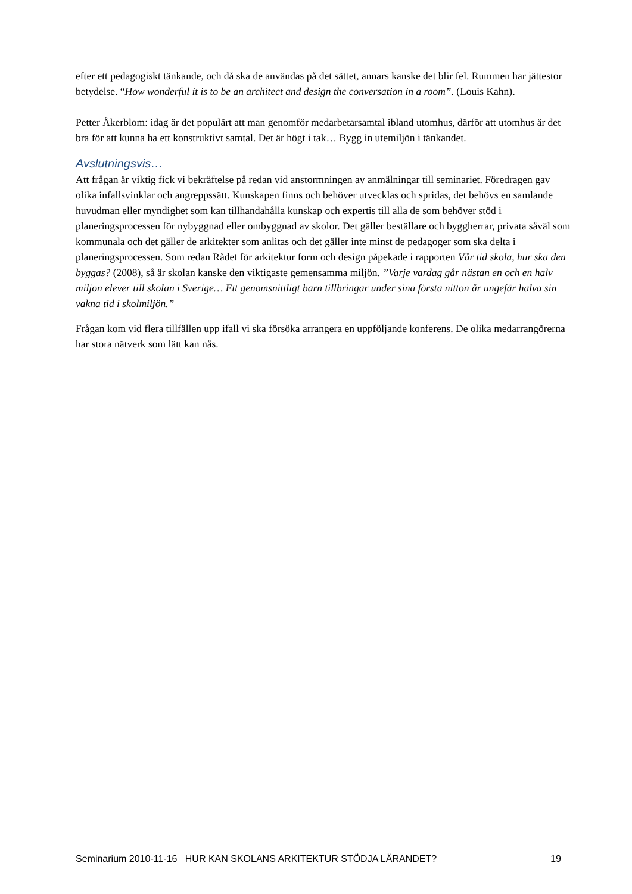efter ett pedagogiskt tänkande, och då ska de användas på det sättet, annars kanske det blir fel. Rummen har jättestor betydelse. “How wonderful it is to be an architect and design the conversation in a room”. (Louis Kahn).
Petter Åkerblom: idag är det populärt att man genomför medarbetarsamtal ibland utomhus, därför att utomhus är det bra för att kunna ha ett konstruktivt samtal. Det är högt i tak… Bygg in utemiljön i tänkandet.
Avslutningsvis…
Att frågan är viktig fick vi bekräftelse på redan vid anstormningen av anmälningar till seminariet. Föredragen gav olika infallsvinklar och angreppssätt. Kunskapen finns och behöver utvecklas och spridas, det behövs en samlande huvudman eller myndighet som kan tillhandahålla kunskap och expertis till alla de som behöver stöd i planeringsprocessen för nybyggnad eller ombyggnad av skolor. Det gäller beställare och byggherrar, privata såväl som kommunala och det gäller de arkitekter som anlitas och det gäller inte minst de pedagoger som ska delta i planeringsprocessen. Som redan Rådet för arkitektur form och design påpekade i rapporten Vår tid skola, hur ska den byggas? (2008), så är skolan kanske den viktigaste gemensamma miljön. ”Varje vardag går nästan en och en halv miljon elever till skolan i Sverige… Ett genomsnittligt barn tillbringar under sina första nitton år ungefär halva sin vakna tid i skolmiljön.”
Frågan kom vid flera tillfällen upp ifall vi ska försöka arrangera en uppföljande konferens. De olika medarrangörerna har stora nätverk som lätt kan nås.
Seminarium 2010-11-16 HUR KAN SKOLANS ARKITEKTUR STÖDJA LÄRANDET? 19